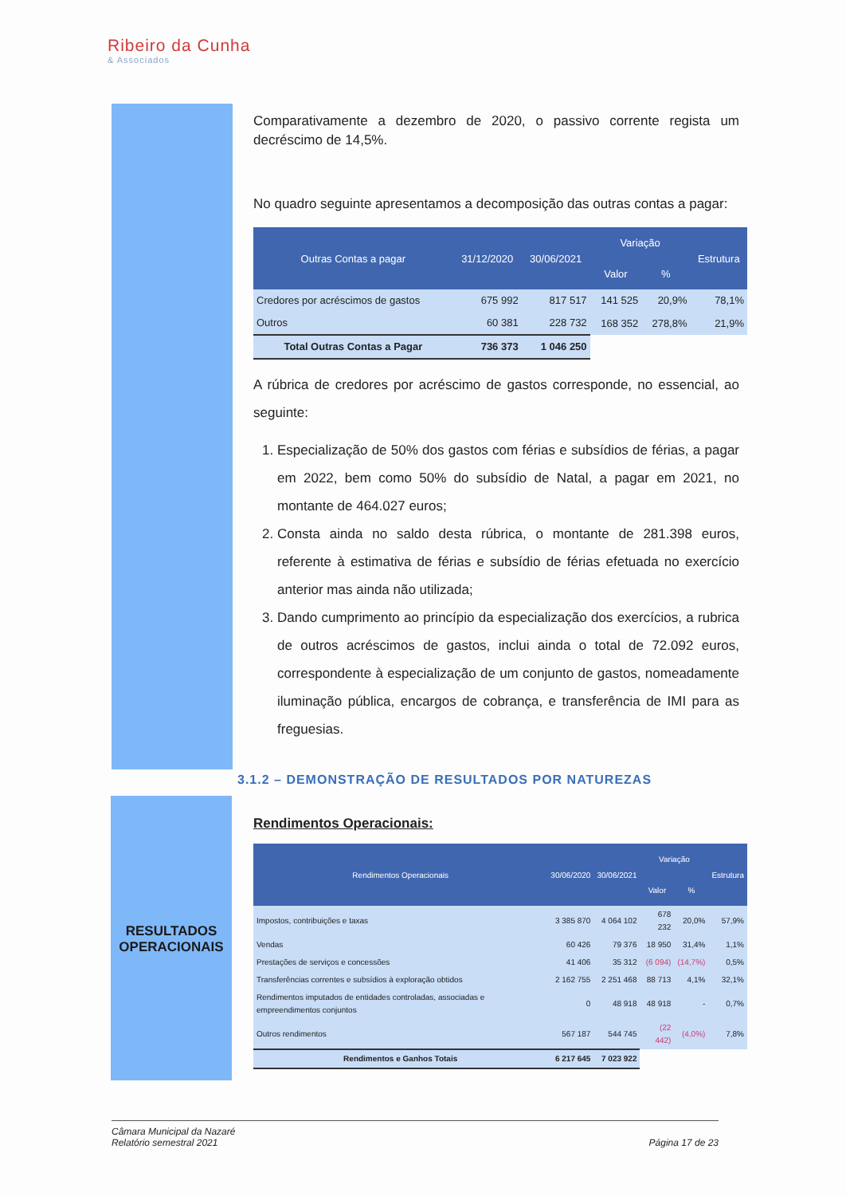Ribeiro da Cunha
& Associados
RESULTADOS
OPERACIONAIS
Comparativamente a dezembro de 2020, o passivo corrente regista um decréscimo de 14,5%.
No quadro seguinte apresentamos a decomposição das outras contas a pagar:
| Outras Contas a pagar | 31/12/2020 | 30/06/2021 | Variação | | Estrutura |
| --- | --- | --- | --- | --- | --- |
| | | | Valor | % | |
| Credores por acréscimos de gastos | 675 992 | 817 517 | 141 525 | 20,9% | 78,1% |
| Outros | 60 381 | 228 732 | 168 352 | 278,8% | 21,9% |
| Total Outras Contas a Pagar | 736 373 | 1 046 250 | | | |
A rúbrica de credores por acréscimo de gastos corresponde, no essencial, ao seguinte:
1. Especialização de 50% dos gastos com férias e subsídios de férias, a pagar em 2022, bem como 50% do subsídio de Natal, a pagar em 2021, no montante de 464.027 euros;
2. Consta ainda no saldo desta rúbrica, o montante de 281.398 euros, referente à estimativa de férias e subsídio de férias efetuada no exercício anterior mas ainda não utilizada;
3. Dando cumprimento ao princípio da especialização dos exercícios, a rubrica de outros acréscimos de gastos, inclui ainda o total de 72.092 euros, correspondente à especialização de um conjunto de gastos, nomeadamente iluminação pública, encargos de cobrança, e transferência de IMI para as freguesias.
3.1.2 – DEMONSTRAÇÃO DE RESULTADOS POR NATUREZAS
Rendimentos Operacionais:
| Rendimentos Operacionais | 30/06/2020 | 30/06/2021 | Variação | | Estrutura |
| --- | --- | --- | --- | --- | --- |
| | | | Valor | % | |
| Impostos, contribuições e taxas | 3 385 870 | 4 064 102 | 678 232 | 20,0% | 57,9% |
| Vendas | 60 426 | 79 376 | 18 950 | 31,4% | 1,1% |
| Prestações de serviços e concessões | 41 406 | 35 312 | (6 094) | (14,7%) | 0,5% |
| Transferências correntes e subsídios à exploração obtidos | 2 162 755 | 2 251 468 | 88 713 | 4,1% | 32,1% |
| Rendimentos imputados de entidades controladas, associadas e empreendimentos conjuntos | 0 | 48 918 | 48 918 | - | 0,7% |
| Outros rendimentos | 567 187 | 544 745 | (22 442) | (4,0%) | 7,8% |
| Rendimentos e Ganhos Totais | 6 217 645 | 7 023 922 | | | |
Câmara Municipal da Nazaré
Relatório semestral 2021
Página 17 de 23